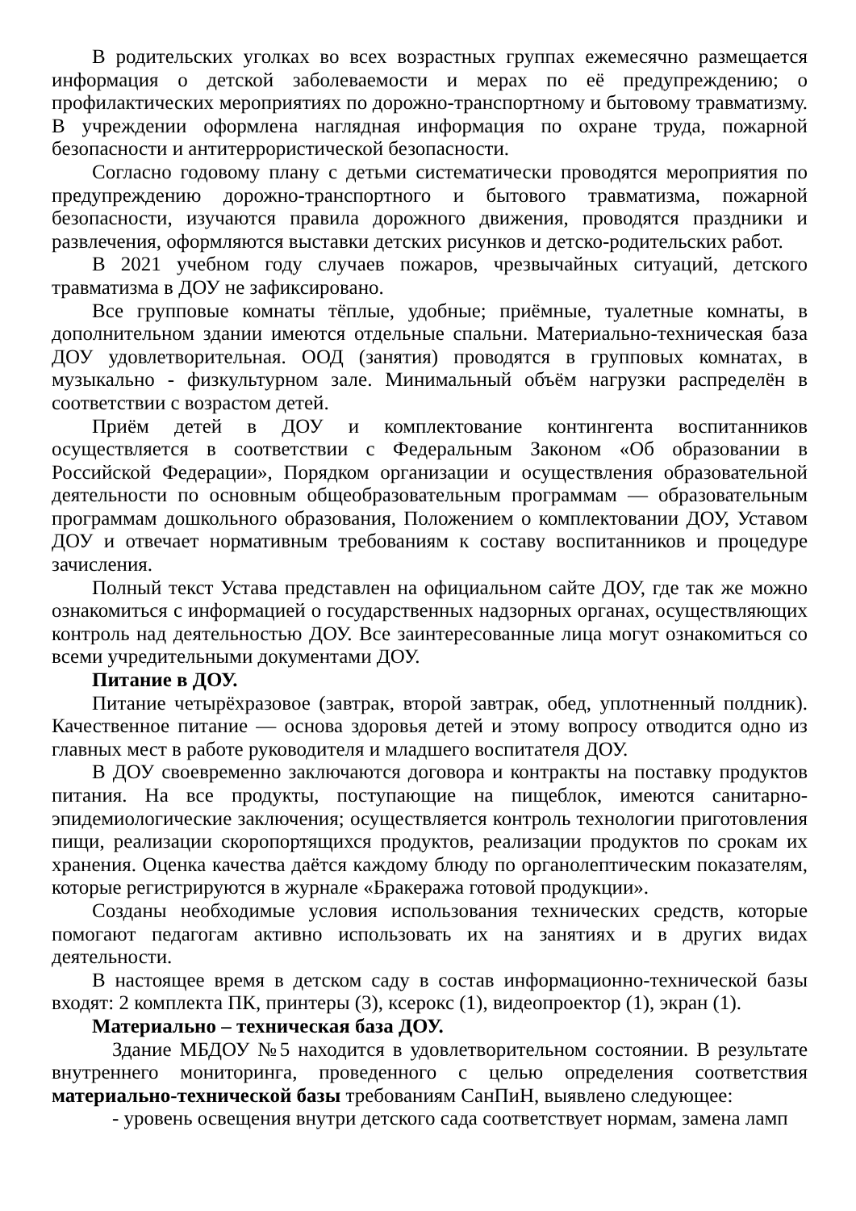В родительских уголках во всех возрастных группах ежемесячно размещается информация о детской заболеваемости и мерах по её предупреждению; о профилактических мероприятиях по дорожно-транспортному и бытовому травматизму. В учреждении оформлена наглядная информация по охране труда, пожарной безопасности и антитеррористической безопасности.
Согласно годовому плану с детьми систематически проводятся мероприятия по предупреждению дорожно-транспортного и бытового травматизма, пожарной безопасности, изучаются правила дорожного движения, проводятся праздники и развлечения, оформляются выставки детских рисунков и детско-родительских работ.
В 2021 учебном году случаев пожаров, чрезвычайных ситуаций, детского травматизма в ДОУ не зафиксировано.
Все групповые комнаты тёплые, удобные; приёмные, туалетные комнаты, в дополнительном здании имеются отдельные спальни. Материально-техническая база ДОУ удовлетворительная. ООД (занятия) проводятся в групповых комнатах, в музыкально - физкультурном зале. Минимальный объём нагрузки распределён в соответствии с возрастом детей.
Приём детей в ДОУ и комплектование контингента воспитанников осуществляется в соответствии с Федеральным Законом «Об образовании в Российской Федерации», Порядком организации и осуществления образовательной деятельности по основным общеобразовательным программам — образовательным программам дошкольного образования, Положением о комплектовании ДОУ, Уставом ДОУ и отвечает нормативным требованиям к составу воспитанников и процедуре зачисления.
Полный текст Устава представлен на официальном сайте ДОУ, где так же можно ознакомиться с информацией о государственных надзорных органах, осуществляющих контроль над деятельностью ДОУ. Все заинтересованные лица могут ознакомиться со всеми учредительными документами ДОУ.
Питание в ДОУ.
Питание четырёхразовое (завтрак, второй завтрак, обед, уплотненный полдник). Качественное питание — основа здоровья детей и этому вопросу отводится одно из главных мест в работе руководителя и младшего воспитателя ДОУ.
В ДОУ своевременно заключаются договора и контракты на поставку продуктов питания. На все продукты, поступающие на пищеблок, имеются санитарно-эпидемиологические заключения; осуществляется контроль технологии приготовления пищи, реализации скоропортящихся продуктов, реализации продуктов по срокам их хранения. Оценка качества даётся каждому блюду по органолептическим показателям, которые регистрируются в журнале «Бракеража готовой продукции».
Созданы необходимые условия использования технических средств, которые помогают педагогам активно использовать их на занятиях и в других видах деятельности.
В настоящее время в детском саду в состав информационно-технической базы входят: 2 комплекта ПК, принтеры (3), ксерокс (1), видеопроектор (1), экран (1).
Материально – техническая база ДОУ.
Здание МБДОУ №5 находится в удовлетворительном состоянии. В результате внутреннего мониторинга, проведенного с целью определения соответствия материально-технической базы требованиям СанПиН, выявлено следующее:
- уровень освещения внутри детского сада соответствует нормам, замена ламп